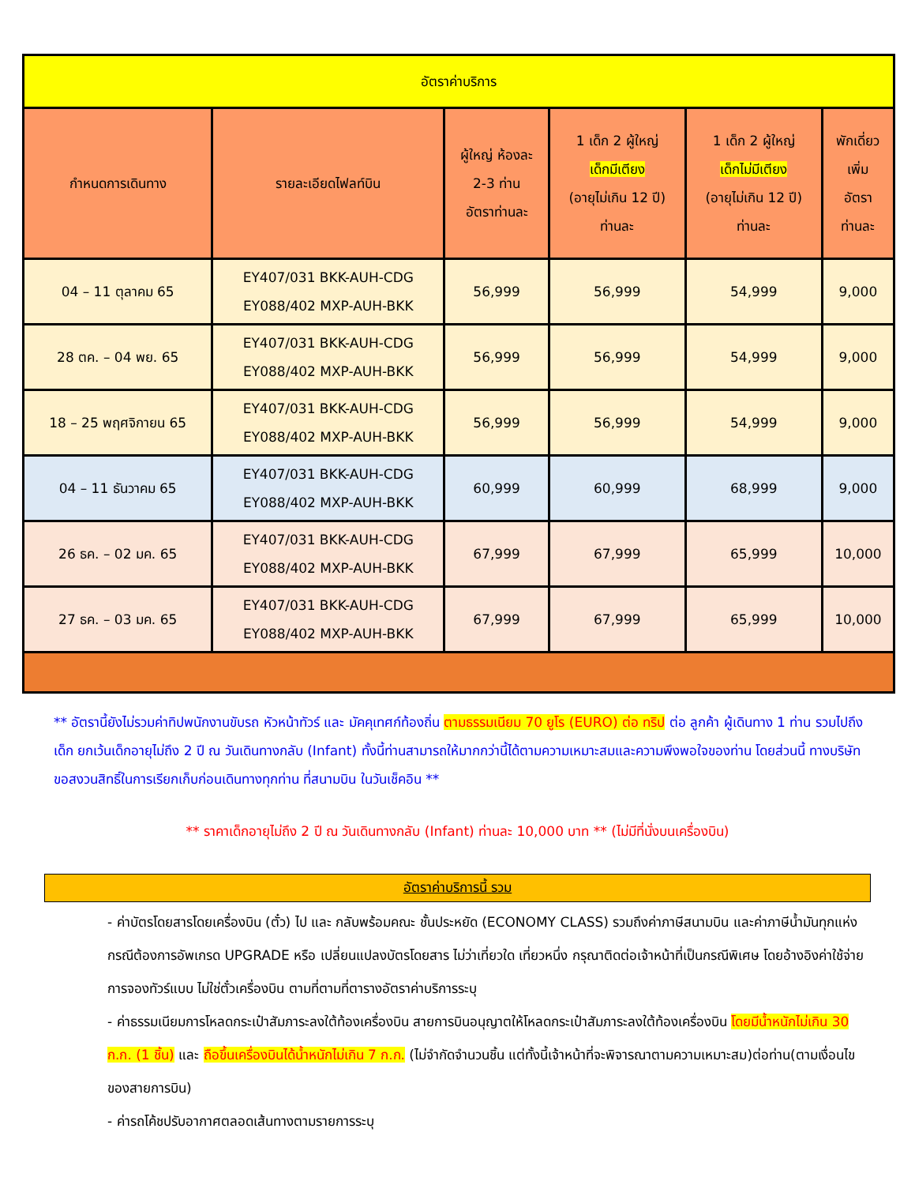| อัตราค่าบริการ | | | | | |
| กำหนดการเดินทาง | รายละเอียดไฟลท์บิน | ผู้ใหญ่ ห้องละ 2-3 ท่าน อัตราท่านละ | 1 เด็ก 2 ผู้ใหญ่ เด็กมีเตียง (อายุไม่เกิน 12 ปี) ท่านละ | 1 เด็ก 2 ผู้ใหญ่ เด็กไม่มีเตียง (อายุไม่เกิน 12 ปี) ท่านละ | พักเดี่ยว เพิ่ม อัตรา ท่านละ |
| 04 – 11 ตุลาคม 65 | EY407/031 BKK-AUH-CDG EY088/402 MXP-AUH-BKK | 56,999 | 56,999 | 54,999 | 9,000 |
| 28 ตค. – 04 พย. 65 | EY407/031 BKK-AUH-CDG EY088/402 MXP-AUH-BKK | 56,999 | 56,999 | 54,999 | 9,000 |
| 18 – 25 พฤศจิกายน 65 | EY407/031 BKK-AUH-CDG EY088/402 MXP-AUH-BKK | 56,999 | 56,999 | 54,999 | 9,000 |
| 04 – 11 ธันวาคม 65 | EY407/031 BKK-AUH-CDG EY088/402 MXP-AUH-BKK | 60,999 | 60,999 | 68,999 | 9,000 |
| 26 ธค. – 02 มค. 65 | EY407/031 BKK-AUH-CDG EY088/402 MXP-AUH-BKK | 67,999 | 67,999 | 65,999 | 10,000 |
| 27 ธค. – 03 มค. 65 | EY407/031 BKK-AUH-CDG EY088/402 MXP-AUH-BKK | 67,999 | 67,999 | 65,999 | 10,000 |
** อัตรานี้ยังไม่รวมค่าทิปพนักงานขับรถ หัวหน้าทัวร์ และ มัคคุเทศก์ท้องถิ่น ตามธรรมเนียม 70 ยูโร (EURO) ต่อ ทริป ต่อ ลูกค้า ผู้เดินทาง 1 ท่าน รวมไปถึงเด็ก ยกเว้นเด็กอายุไม่ถึง 2 ปี ณ วันเดินทางกลับ (Infant) ทั้งนี้ท่านสามารถให้มากกว่านี้ได้ตามความเหมาะสมและความพึงพอใจของท่าน โดยส่วนนี้ ทางบริษัทขอสงวนสิทธิ์ในการเรียกเก็บก่อนเดินทางทุกท่าน ที่สนามบิน ในวันเช็คอิน **
** ราคาเด็กอายุไม่ถึง 2 ปี ณ วันเดินทางกลับ (Infant) ท่านละ 10,000 บาท ** (ไม่มีที่นั่งบนเครื่องบิน)
อัตราค่าบริการนี้ รวม
- ค่าบัตรโดยสารโดยเครื่องบิน (ตั๋ว) ไป และ กลับพร้อมคณะ ชั้นประหยัด (ECONOMY CLASS) รวมถึงค่าภาษีสนามบิน และค่าภาษีน้ำมันทุกแห่ง กรณีต้องการอัพเกรด UPGRADE หรือ เปลี่ยนแปลงบัตรโดยสาร ไม่ว่าเที่ยวใด เที่ยวหนึ่ง กรุณาติดต่อเจ้าหน้าที่เป็นกรณีพิเศษ โดยอ้างอิงค่าใช้จ่ายการจองทัวร์แบบ ไม่ใช่ตั๋วเครื่องบิน ตามที่ตามที่ตารางอัตราค่าบริการระบุ
- ค่าธรรมเนียมการโหลดกระเป๋าสัมภาระลงใต้ท้องเครื่องบิน สายการบินอนุญาตให้โหลดกระเป๋าสัมภาระลงใต้ท้องเครื่องบิน โดยมีน้ำหนักไม่เกิน 30 ก.ก. (1 ชิ้น) และ ถือขึ้นเครื่องบินได้น้ำหนักไม่เกิน 7 ก.ก. (ไม่จำกัดจำนวนชิ้น แต่ทั้งนี้เจ้าหน้าที่จะพิจารณาตามความเหมาะสม)ต่อท่าน(ตามเงื่อนไขของสายการบิน)
- ค่ารถโค้ชปรับอากาศตลอดเส้นทางตามรายการระบุ